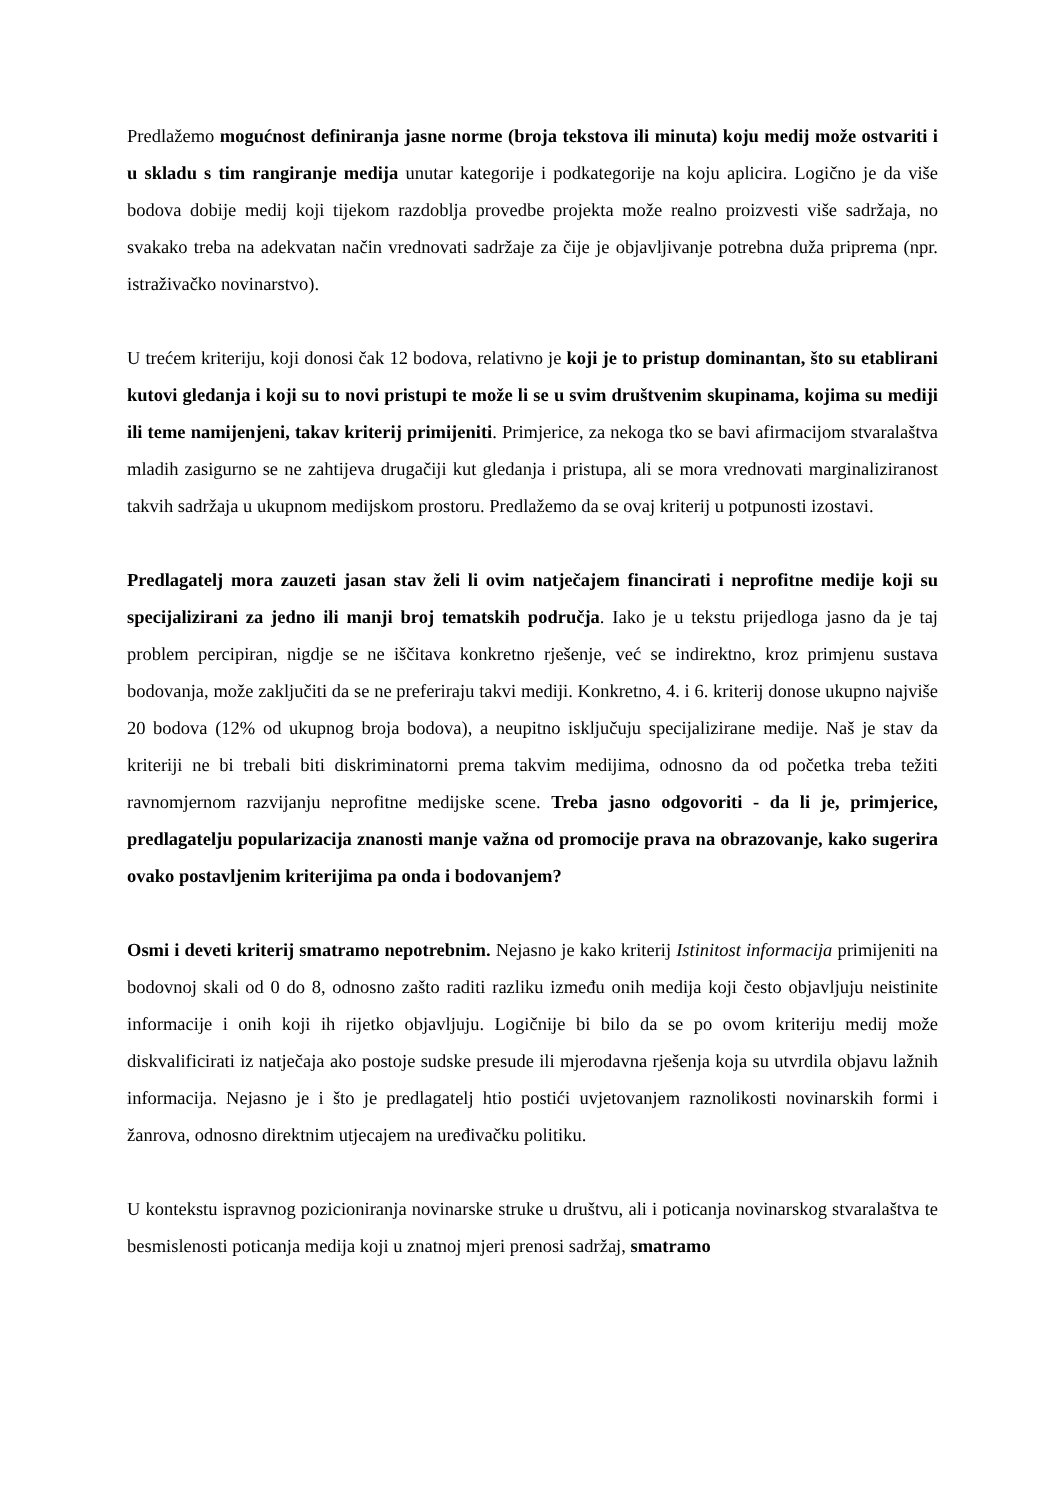Predlažemo mogućnost definiranja jasne norme (broja tekstova ili minuta) koju medij može ostvariti i u skladu s tim rangiranje medija unutar kategorije i podkategorije na koju aplicira. Logično je da više bodova dobije medij koji tijekom razdoblja provedbe projekta može realno proizvesti više sadržaja, no svakako treba na adekvatan način vrednovati sadržaje za čije je objavljivanje potrebna duža priprema (npr. istraživačko novinarstvo).
U trećem kriteriju, koji donosi čak 12 bodova, relativno je koji je to pristup dominantan, što su etablirani kutovi gledanja i koji su to novi pristupi te može li se u svim društvenim skupinama, kojima su mediji ili teme namijenjeni, takav kriterij primijeniti. Primjerice, za nekoga tko se bavi afirmacijom stvaralaštva mladih zasigurno se ne zahtijeva drugačiji kut gledanja i pristupa, ali se mora vrednovati marginaliziranost takvih sadržaja u ukupnom medijskom prostoru. Predlažemo da se ovaj kriterij u potpunosti izostavi.
Predlagatelj mora zauzeti jasan stav želi li ovim natječajem financirati i neprofitne medije koji su specijalizirani za jedno ili manji broj tematskih područja. Iako je u tekstu prijedloga jasno da je taj problem percipiran, nigdje se ne iščitava konkretno rješenje, već se indirektno, kroz primjenu sustava bodovanja, može zaključiti da se ne preferiraju takvi mediji. Konkretno, 4. i 6. kriterij donose ukupno najviše 20 bodova (12% od ukupnog broja bodova), a neupitno isključuju specijalizirane medije. Naš je stav da kriteriji ne bi trebali biti diskriminatorni prema takvim medijima, odnosno da od početka treba težiti ravnomjernom razvijanju neprofitne medijske scene. Treba jasno odgovoriti - da li je, primjerice, predlagatelju popularizacija znanosti manje važna od promocije prava na obrazovanje, kako sugerira ovako postavljenim kriterijima pa onda i bodovanjem?
Osmi i deveti kriterij smatramo nepotrebnim. Nejasno je kako kriterij Istinitost informacija primijeniti na bodovnoj skali od 0 do 8, odnosno zašto raditi razliku između onih medija koji često objavljuju neistinite informacije i onih koji ih rijetko objavljuju. Logičnije bi bilo da se po ovom kriteriju medij može diskvalificirati iz natječaja ako postoje sudske presude ili mjerodavna rješenja koja su utvrdila objavu lažnih informacija. Nejasno je i što je predlagatelj htio postići uvjetovanjem raznolikosti novinarskih formi i žanrova, odnosno direktnim utjecajem na uređivačku politiku.
U kontekstu ispravnog pozicioniranja novinarske struke u društvu, ali i poticanja novinarskog stvaralaštva te besmislenosti poticanja medija koji u znatnoj mjeri prenosi sadržaj, smatramo